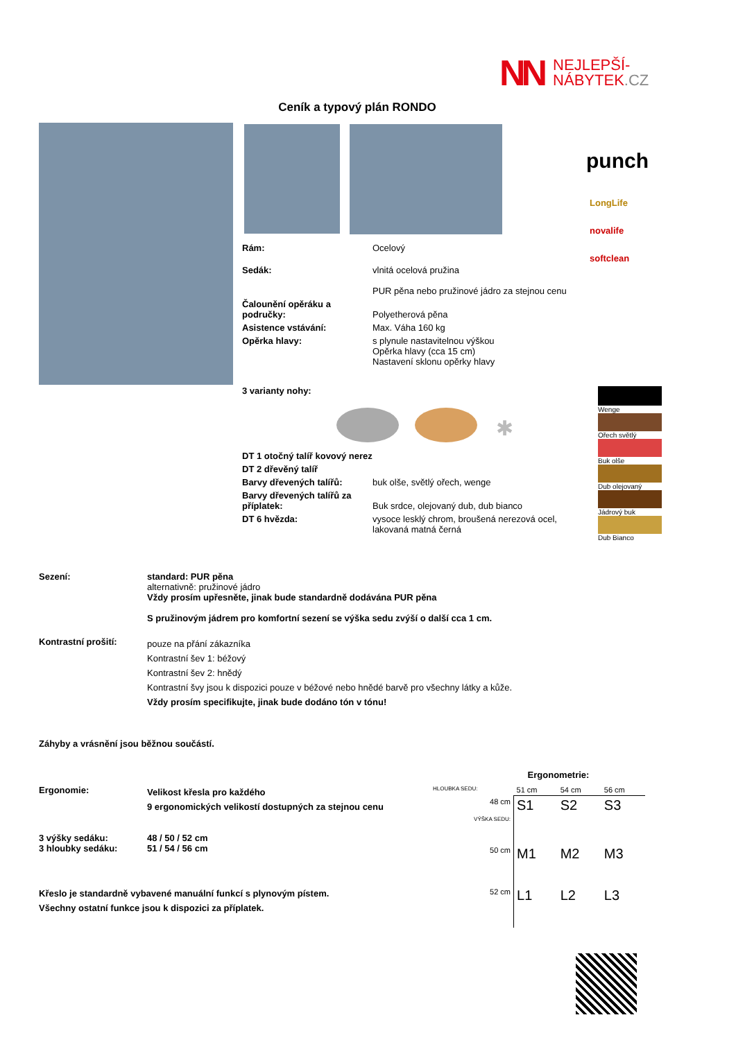NN
NEJLEPŠÍ-
NÁBYTEK.CZ
Ceník a typový plán RONDO
punch
LongLife
novalife
softclean
| Rám: | Ocelový |
| Sedák: | vlnitá ocelová pružina PUR pěna nebo pružinové jádro za stejnou cenu |
| Čalounění opěráku a područky: | Polyetherová pěna |
| Asistence vstávání: | Max. Váha 160 kg |
| Opěrka hlavy: | s plynule nastavitelnou výškou Opěrka hlavy (cca 15 cm) Nastavení sklonu opěrky hlavy |
| 3 varianty nohy: | |
| DT 1 otočný talíř kovový nerez | |
| DT 2 dřevěný talíř | |
| Barvy dřevených talířů: | buk olše, světlý ořech, wenge |
| Barvy dřevených talířů za příplatek: | Buk srdce, olejovaný dub, dub bianco |
| DT 6 hvězda: | vysoce lesklý chrom, broušená nerezová ocel, lakovaná matná černá |
✱
Wenge
Ořech světlý
Buk olše
Dub olejovaný
Jádrový buk
Dub Bianco
| Sezení: | standard: PUR pěna alternativně: pružinové jádro Vždy prosím upřesněte, jinak bude standardně dodávána PUR pěna S pružinovým jádrem pro komfortní sezení se výška sedu zvýší o další cca 1 cm. |
| Kontrastní prošití: | pouze na přání zákazníka Kontrastní šev 1: béžový Kontrastní šev 2: hnědý Kontrastní švy jsou k dispozici pouze v béžové nebo hnědé barvě pro všechny látky a kůže. Vždy prosím specifikujte, jinak bude dodáno tón v tónu! |
Záhyby a vrásnění jsou běžnou součástí.
| Ergonomie: | Velikost křesla pro každého 9 ergonomických velikostí dostupných za stejnou cenu |
| 3 výšky sedáku: 3 hloubky sedáku: | 48 / 50 / 52 cm 51 / 54 / 56 cm |
Křeslo je standardně vybavené manuální funkcí s plynovým pístem.
Všechny ostatní funkce jsou k dispozici za příplatek.
Ergonometrie:
| HLOUBKA SEDU: | 51 cm | 54 cm | 56 cm |
| 48 cm VÝŠKA SEDU: | S1 | S2 | S3 |
| 50 cm | M1 | M2 | M3 |
| 52 cm | L1 | L2 | L3 |